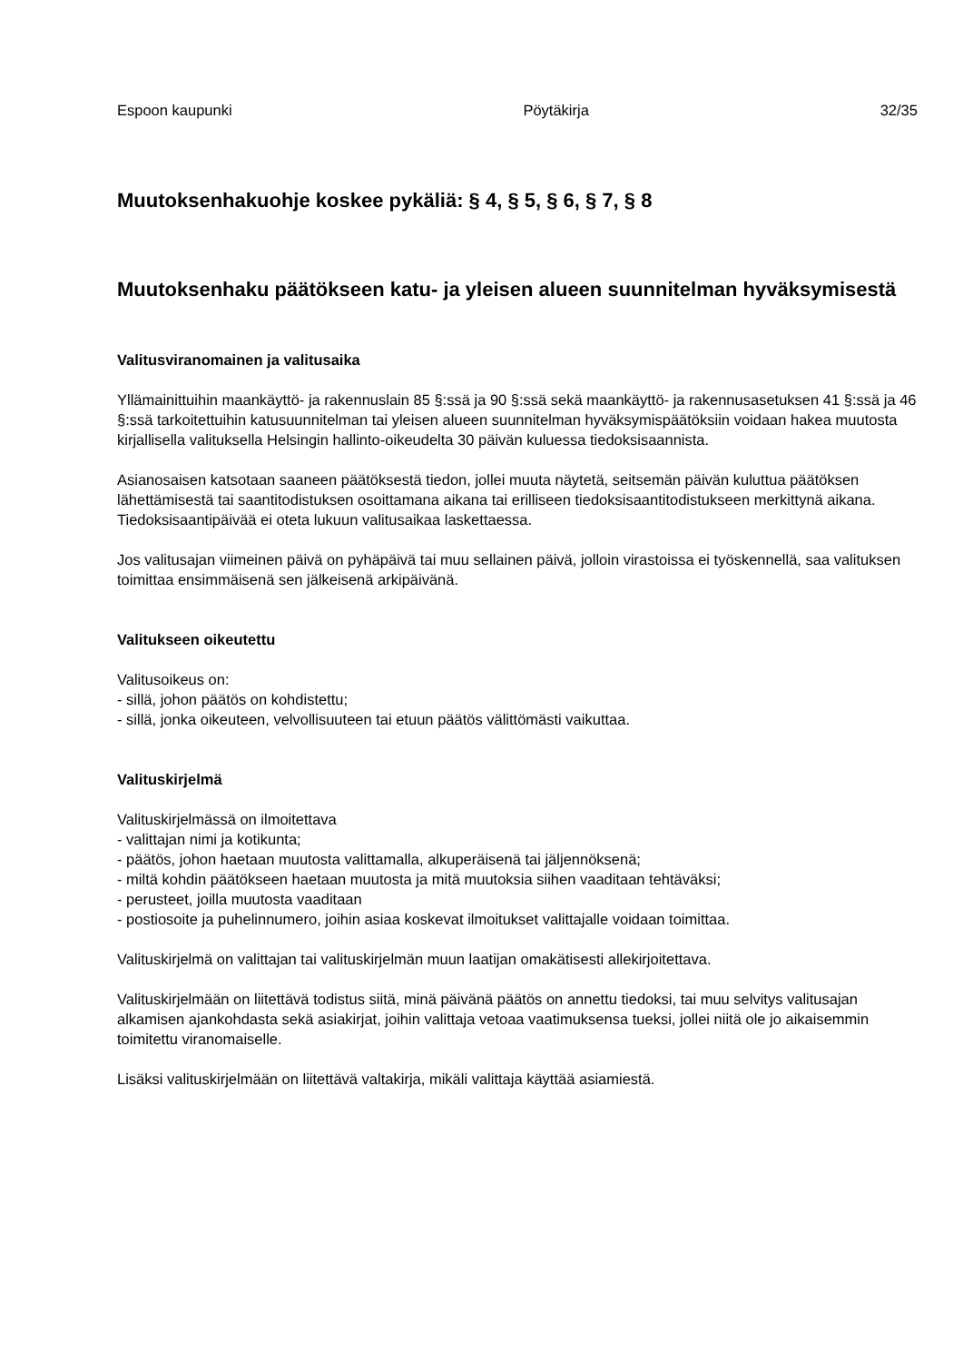Espoon kaupunki Pöytäkirja 32/35
Muutoksenhakuohje koskee pykäliä: § 4, § 5, § 6, § 7, § 8
Muutoksenhaku päätökseen katu- ja yleisen alueen suunnitelman hyväksymisestä
Valitusviranomainen ja valitusaika
Yllämainittuihin maankäyttö- ja rakennuslain 85 §:ssä ja 90 §:ssä sekä maankäyttö- ja rakennusasetuksen 41 §:ssä ja 46 §:ssä tarkoitettuihin katusuunnitelman tai yleisen alueen suunnitelman hyväksymispäätöksiin voidaan hakea muutosta kirjallisella valituksella Helsingin hallinto-oikeudelta 30 päivän kuluessa tiedoksisaannista.
Asianosaisen katsotaan saaneen päätöksestä tiedon, jollei muuta näytetä, seitsemän päivän kuluttua päätöksen lähettämisestä tai saantitodistuksen osoittamana aikana tai erilliseen tiedoksisaantitodistukseen merkittynä aikana. Tiedoksisaantipäivää ei oteta lukuun valitusaikaa laskettaessa.
Jos valitusajan viimeinen päivä on pyhäpäivä tai muu sellainen päivä, jolloin virastoissa ei työskennellä, saa valituksen toimittaa ensimmäisenä sen jälkeisenä arkipäivänä.
Valitukseen oikeutettu
Valitusoikeus on:
- sillä, johon päätös on kohdistettu;
- sillä, jonka oikeuteen, velvollisuuteen tai etuun päätös välittömästi vaikuttaa.
Valituskirjelmä
Valituskirjelmässä on ilmoitettava
- valittajan nimi ja kotikunta;
- päätös, johon haetaan muutosta valittamalla, alkuperäisenä tai jäljennöksenä;
- miltä kohdin päätökseen haetaan muutosta ja mitä muutoksia siihen vaaditaan tehtäväksi;
- perusteet, joilla muutosta vaaditaan
- postiosoite ja puhelinnumero, joihin asiaa koskevat ilmoitukset valittajalle voidaan toimittaa.
Valituskirjelmä on valittajan tai valituskirjelmän muun laatijan omakätisesti allekirjoitettava.
Valituskirjelmään on liitettävä todistus siitä, minä päivänä päätös on annettu tiedoksi, tai muu selvitys valitusajan alkamisen ajankohdasta sekä asiakirjat, joihin valittaja vetoaa vaatimuksensa tueksi, jollei niitä ole jo aikaisemmin toimitettu viranomaiselle.
Lisäksi valituskirjelmään on liitettävä valtakirja, mikäli valittaja käyttää asiamiestä.